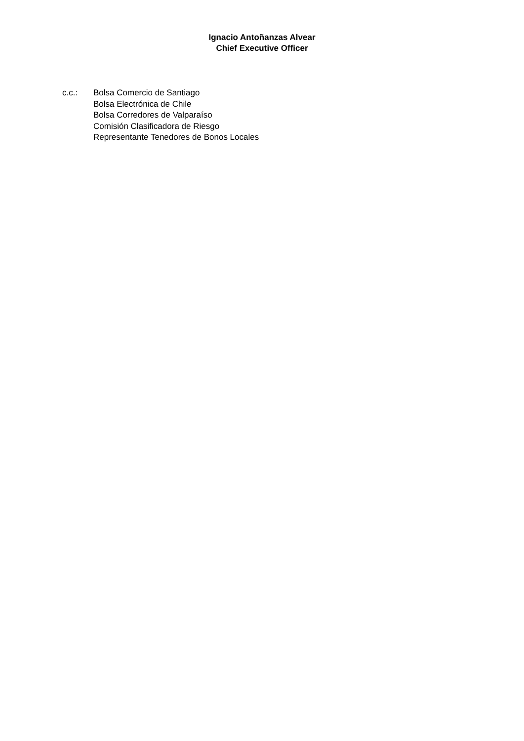Ignacio Antoñanzas Alvear
Chief Executive Officer
c.c.: Bolsa Comercio de Santiago
Bolsa Electrónica de Chile
Bolsa Corredores de Valparaíso
Comisión Clasificadora de Riesgo
Representante Tenedores de Bonos Locales